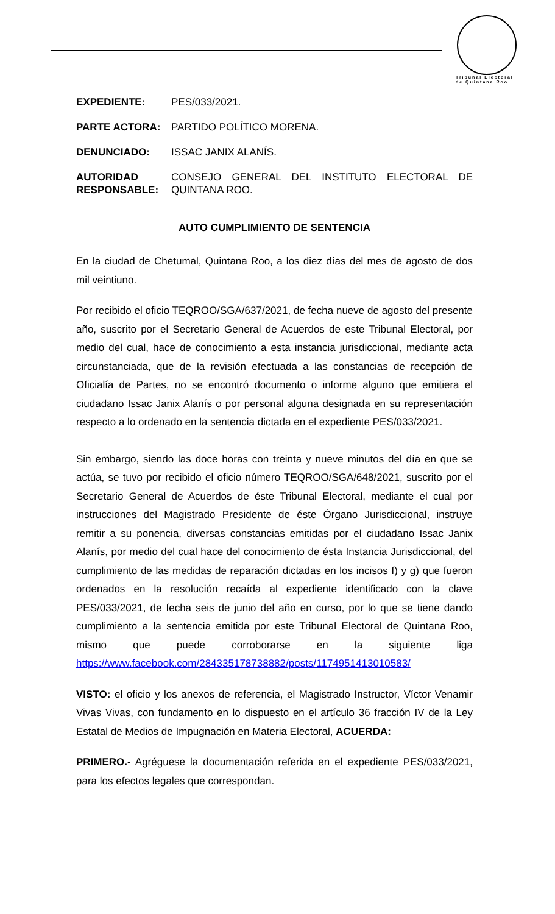Tribunal Electoral
de Quintana Roo
| EXPEDIENTE: | PES/033/2021. |
| PARTE ACTORA: | PARTIDO POLÍTICO MORENA. |
| DENUNCIADO: | ISSAC JANIX ALANÍS. |
| AUTORIDAD RESPONSABLE: | CONSEJO GENERAL DEL INSTITUTO ELECTORAL DE QUINTANA ROO. |
AUTO CUMPLIMIENTO DE SENTENCIA
En la ciudad de Chetumal, Quintana Roo, a los diez días del mes de agosto de dos mil veintiuno.
Por recibido el oficio TEQROO/SGA/637/2021, de fecha nueve de agosto del presente año, suscrito por el Secretario General de Acuerdos de este Tribunal Electoral, por medio del cual, hace de conocimiento a esta instancia jurisdiccional, mediante acta circunstanciada, que de la revisión efectuada a las constancias de recepción de Oficialía de Partes, no se encontró documento o informe alguno que emitiera el ciudadano Issac Janix Alanís o por personal alguna designada en su representación respecto a lo ordenado en la sentencia dictada en el expediente PES/033/2021.
Sin embargo, siendo las doce horas con treinta y nueve minutos del día en que se actúa, se tuvo por recibido el oficio número TEQROO/SGA/648/2021, suscrito por el Secretario General de Acuerdos de éste Tribunal Electoral, mediante el cual por instrucciones del Magistrado Presidente de éste Órgano Jurisdiccional, instruye remitir a su ponencia, diversas constancias emitidas por el ciudadano Issac Janix Alanís, por medio del cual hace del conocimiento de ésta Instancia Jurisdiccional, del cumplimiento de las medidas de reparación dictadas en los incisos f) y g) que fueron ordenados en la resolución recaída al expediente identificado con la clave PES/033/2021, de fecha seis de junio del año en curso, por lo que se tiene dando cumplimiento a la sentencia emitida por este Tribunal Electoral de Quintana Roo, mismo que puede corroborarse en la siguiente liga https://www.facebook.com/284335178738882/posts/1174951413010583/
VISTO: el oficio y los anexos de referencia, el Magistrado Instructor, Víctor Venamir Vivas Vivas, con fundamento en lo dispuesto en el artículo 36 fracción IV de la Ley Estatal de Medios de Impugnación en Materia Electoral, ACUERDA:
PRIMERO.- Agréguese la documentación referida en el expediente PES/033/2021, para los efectos legales que correspondan.